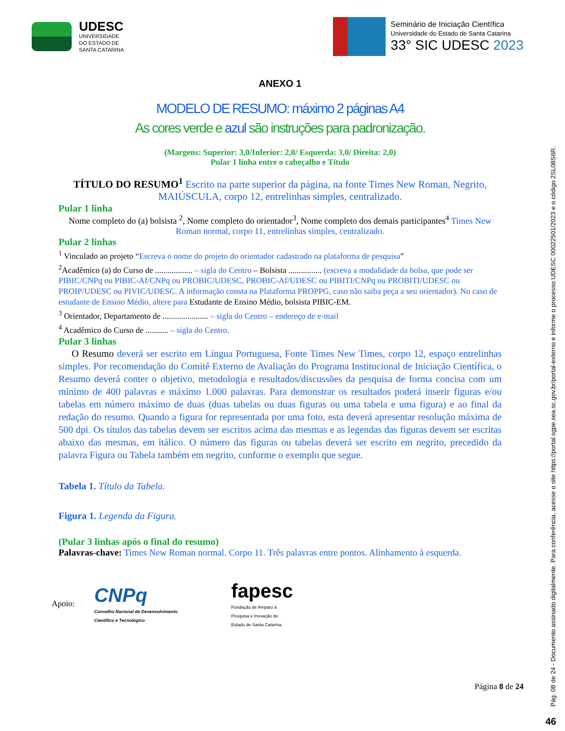UDESC
UNIVERSIDADE
DO ESTADO DE
SANTA CATARINA
Seminário de Iniciação Científica
Universidade do Estado de Santa Catarina
33° SIC UDESC 2023
ANEXO 1
MODELO DE RESUMO: máximo 2 páginas A4
As cores verde e azul são instruções para padronização.
(Margens: Superior: 3,0/Inferior: 2,0/ Esquerda: 3,0/ Direita: 2,0)
Pular 1 linha entre o cabeçalho e Título
TÍTULO DO RESUMO<sup>1</sup> Escrito na parte superior da página, na fonte Times New Roman, Negrito, MAIÚSCULA, corpo 12, entrelinhas simples, centralizado.
Pular 1 linha
Nome completo do (a) bolsista <sup>2</sup>, Nome completo do orientador<sup>3</sup>, Nome completo dos demais participantes<sup>4</sup> Times New Roman normal, corpo 11, entrelinhas simples, centralizado.
Pular 2 linhas
<sup>1</sup> Vinculado ao projeto “Escreva o nome do projeto do orientador cadastrado na plataforma de pesquisa”
<sup>2</sup> Acadêmico (a) do Curso de .................. – sigla do Centro – Bolsista ................ (escreva a modalidade da bolsa, que pode ser PIBIC/CNPq ou PIBIC-Af/CNPq ou PROBIC/UDESC, PROBIC-Af/UDESC ou PIBITI/CNPq ou PROBITI/UDESC ou PROIP/UDESC ou PIVIC/UDESC. A informação consta na Plataforma PROPPG, caso não saiba peça a seu orientador). No caso de estudante de Ensino Médio, altere para Estudante de Ensino Médio, bolsista PIBIC-EM.
<sup>3</sup> Orientador, Departamento de ...................... – sigla do Centro – endereço de e-mail
<sup>4</sup> Acadêmico do Curso de ........... – sigla do Centro.
Pular 3 linhas
O Resumo deverá ser escrito em Língua Portuguesa, Fonte Times New Times, corpo 12, espaço entrelinhas simples. Por recomendação do Comitê Externo de Avaliação do Programa Institucional de Iniciação Científica, o Resumo deverá conter o objetivo, metodologia e resultados/discussões da pesquisa de forma concisa com um mínimo de 400 palavras e máximo 1.000 palavras. Para demonstrar os resultados poderá inserir figuras e/ou tabelas em número máximo de duas (duas tabelas ou duas figuras ou uma tabela e uma figura) e ao final da redação do resumo. Quando a figura for representada por uma foto, esta deverá apresentar resolução máxima de 500 dpi. Os títulos das tabelas devem ser escritos acima das mesmas e as legendas das figuras devem ser escritas abaixo das mesmas, em itálico. O número das figuras ou tabelas deverá ser escrito em negrito, precedido da palavra Figura ou Tabela também em negrito, conforme o exemplo que segue.
Tabela 1. Título da Tabela.
Figura 1. Legenda da Figura.
(Pular 3 linhas após o final do resumo)
Palavras-chave: Times New Roman normal. Corpo 11. Três palavras entre pontos. Alinhamento à esquerda.
Apoio:
CNPq
Conselho Nacional de Desenvolvimento
Científico e Tecnológico
fapesc
Fundação de Amparo à
Pesquisa e Inovação do
Estado de Santa Catarina
Página 8 de 24
Pág. 08 de 24 - Documento assinado digitalmente. Para conferência, acesse o site https://portal.sgpe.sea.sc.gov.br/portal-externo e informe o processo UDESC 00022501/2023 e o código 2SL08S6R.
46